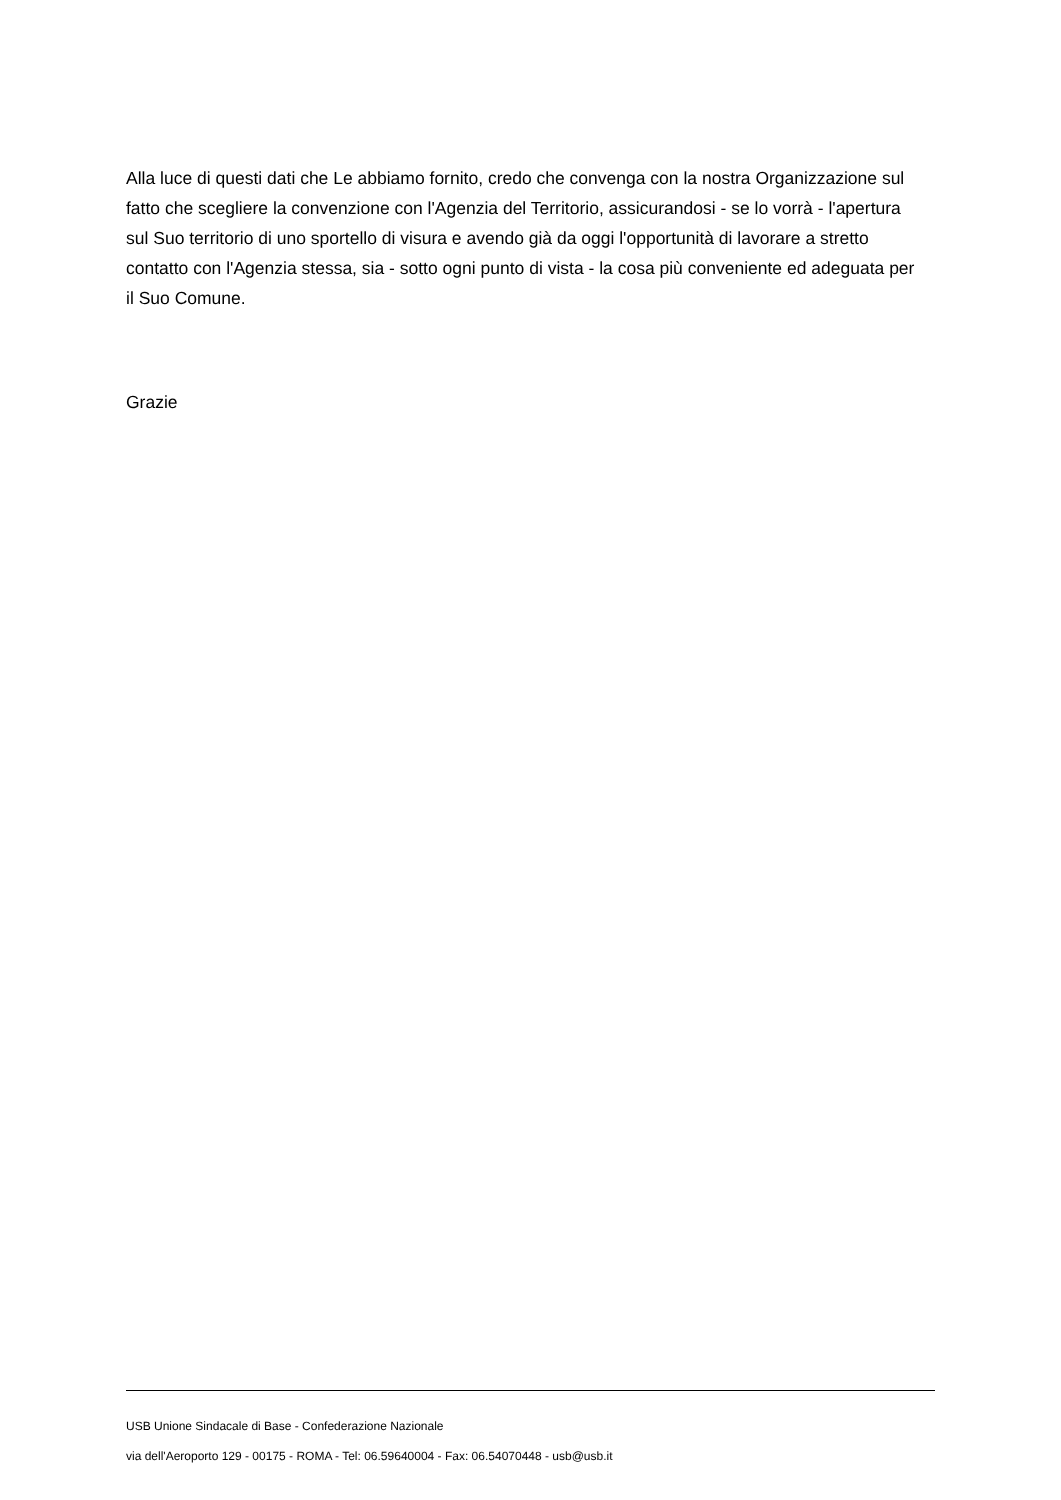Alla luce di questi dati che Le abbiamo fornito, credo che convenga con la nostra Organizzazione sul fatto che scegliere la convenzione con l'Agenzia del Territorio, assicurandosi - se lo vorrà - l'apertura sul Suo territorio di uno sportello di visura e avendo già da oggi l'opportunità di lavorare a stretto contatto con l'Agenzia stessa, sia - sotto ogni punto di vista - la cosa più conveniente ed adeguata per il Suo Comune.
Grazie
USB Unione Sindacale di Base - Confederazione Nazionale
via dell'Aeroporto 129 - 00175 - ROMA - Tel: 06.59640004 - Fax: 06.54070448 - usb@usb.it